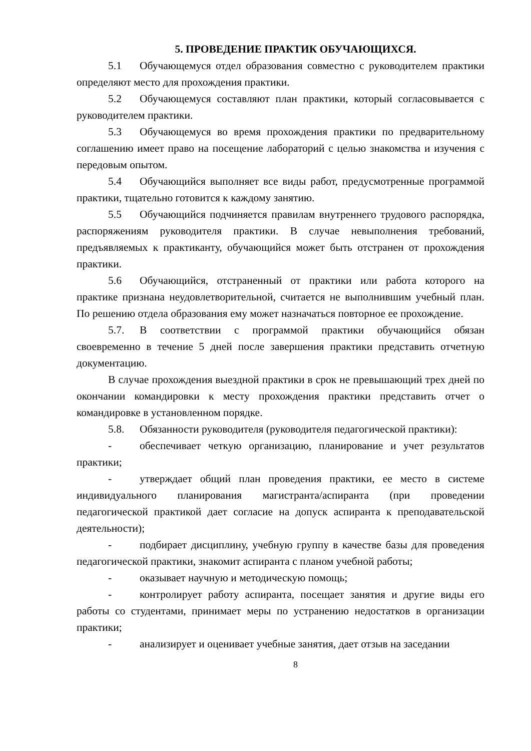5. ПРОВЕДЕНИЕ ПРАКТИК ОБУЧАЮЩИХСЯ.
5.1 Обучающемуся отдел образования совместно с руководителем практики определяют место для прохождения практики.
5.2 Обучающемуся составляют план практики, который согласовывается с руководителем практики.
5.3 Обучающемуся во время прохождения практики по предварительному соглашению имеет право на посещение лабораторий с целью знакомства и изучения с передовым опытом.
5.4 Обучающийся выполняет все виды работ, предусмотренные программой практики, тщательно готовится к каждому занятию.
5.5 Обучающийся подчиняется правилам внутреннего трудового распорядка, распоряжениям руководителя практики. В случае невыполнения требований, предъявляемых к практиканту, обучающийся может быть отстранен от прохождения практики.
5.6 Обучающийся, отстраненный от практики или работа которого на практике признана неудовлетворительной, считается не выполнившим учебный план. По решению отдела образования ему может назначаться повторное ее прохождение.
5.7. В соответствии с программой практики обучающийся обязан своевременно в течение 5 дней после завершения практики представить отчетную документацию.
В случае прохождения выездной практики в срок не превышающий трех дней по окончании командировки к месту прохождения практики представить отчет о командировке в установленном порядке.
5.8. Обязанности руководителя (руководителя педагогической практики):
- обеспечивает четкую организацию, планирование и учет результатов практики;
- утверждает общий план проведения практики, ее место в системе индивидуального планирования магистранта/аспиранта (при проведении педагогической практикой дает согласие на допуск аспиранта к преподавательской деятельности);
- подбирает дисциплину, учебную группу в качестве базы для проведения педагогической практики, знакомит аспиранта с планом учебной работы;
- оказывает научную и методическую помощь;
- контролирует работу аспиранта, посещает занятия и другие виды его работы со студентами, принимает меры по устранению недостатков в организации практики;
- анализирует и оценивает учебные занятия, дает отзыв на заседании
8